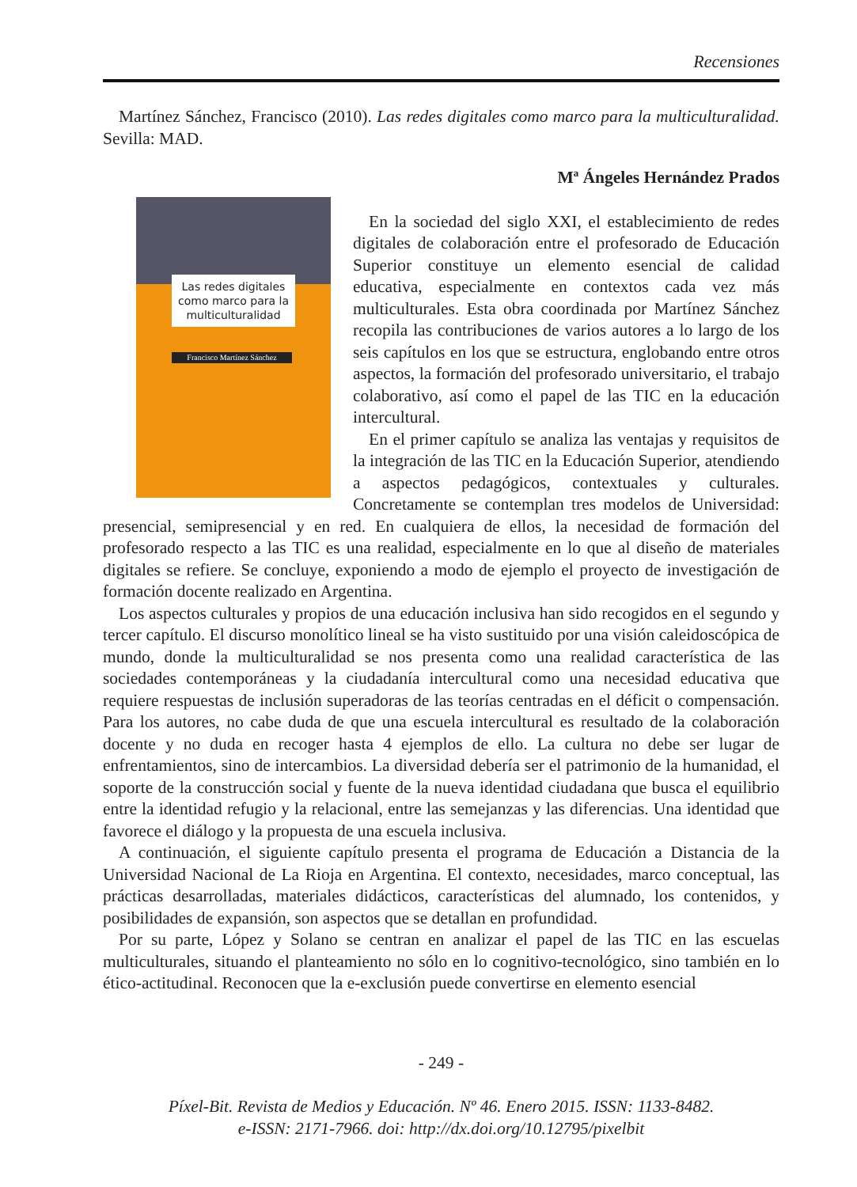Recensiones
Martínez Sánchez, Francisco (2010). Las redes digitales como marco para la multiculturalidad. Sevilla: MAD.
Mª Ángeles Hernández Prados
Las redes digitales como marco para la multiculturalidad
Francisco Martínez Sánchez
En la sociedad del siglo XXI, el establecimiento de redes digitales de colaboración entre el profesorado de Educación Superior constituye un elemento esencial de calidad educativa, especialmente en contextos cada vez más multiculturales. Esta obra coordinada por Martínez Sánchez recopila las contribuciones de varios autores a lo largo de los seis capítulos en los que se estructura, englobando entre otros aspectos, la formación del profesorado universitario, el trabajo colaborativo, así como el papel de las TIC en la educación intercultural.
En el primer capítulo se analiza las ventajas y requisitos de la integración de las TIC en la Educación Superior, atendiendo a aspectos pedagógicos, contextuales y culturales. Concretamente se contemplan tres modelos de Universidad: presencial, semipresencial y en red. En cualquiera de ellos, la necesidad de formación del profesorado respecto a las TIC es una realidad, especialmente en lo que al diseño de materiales digitales se refiere. Se concluye, exponiendo a modo de ejemplo el proyecto de investigación de formación docente realizado en Argentina.
Los aspectos culturales y propios de una educación inclusiva han sido recogidos en el segundo y tercer capítulo. El discurso monolítico lineal se ha visto sustituido por una visión caleidoscópica de mundo, donde la multiculturalidad se nos presenta como una realidad característica de las sociedades contemporáneas y la ciudadanía intercultural como una necesidad educativa que requiere respuestas de inclusión superadoras de las teorías centradas en el déficit o compensación. Para los autores, no cabe duda de que una escuela intercultural es resultado de la colaboración docente y no duda en recoger hasta 4 ejemplos de ello. La cultura no debe ser lugar de enfrentamientos, sino de intercambios. La diversidad debería ser el patrimonio de la humanidad, el soporte de la construcción social y fuente de la nueva identidad ciudadana que busca el equilibrio entre la identidad refugio y la relacional, entre las semejanzas y las diferencias. Una identidad que favorece el diálogo y la propuesta de una escuela inclusiva.
A continuación, el siguiente capítulo presenta el programa de Educación a Distancia de la Universidad Nacional de La Rioja en Argentina. El contexto, necesidades, marco conceptual, las prácticas desarrolladas, materiales didácticos, características del alumnado, los contenidos, y posibilidades de expansión, son aspectos que se detallan en profundidad.
Por su parte, López y Solano se centran en analizar el papel de las TIC en las escuelas multiculturales, situando el planteamiento no sólo en lo cognitivo-tecnológico, sino también en lo ético-actitudinal. Reconocen que la e-exclusión puede convertirse en elemento esencial
- 249 -
Píxel-Bit. Revista de Medios y Educación. Nº 46. Enero 2015. ISSN: 1133-8482.
e-ISSN: 2171-7966. doi: http://dx.doi.org/10.12795/pixelbit